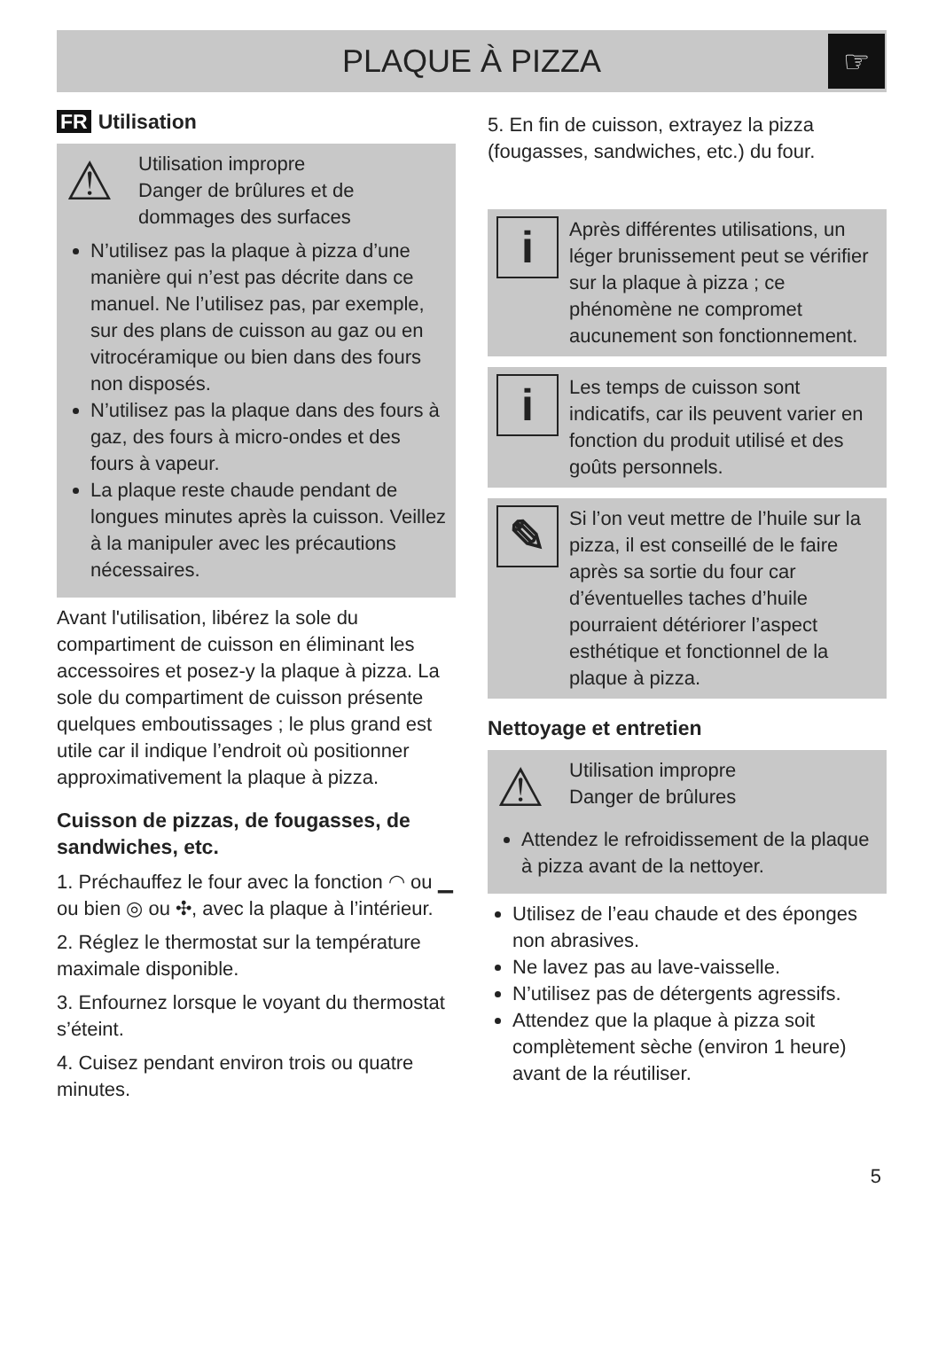PLAQUE À PIZZA
☞
FR Utilisation
⚠
Utilisation impropre
Danger de brûlures et de dommages des surfaces
N’utilisez pas la plaque à pizza d’une manière qui n’est pas décrite dans ce manuel. Ne l’utilisez pas, par exemple, sur des plans de cuisson au gaz ou en vitrocéramique ou bien dans des fours non disposés.
N’utilisez pas la plaque dans des fours à gaz, des fours à micro-ondes et des fours à vapeur.
La plaque reste chaude pendant de longues minutes après la cuisson. Veillez à la manipuler avec les précautions nécessaires.
Avant l'utilisation, libérez la sole du compartiment de cuisson en éliminant les accessoires et posez-y la plaque à pizza. La sole du compartiment de cuisson présente quelques emboutissages ; le plus grand est utile car il indique l’endroit où positionner approximativement la plaque à pizza.
Cuisson de pizzas, de fougasses, de sandwiches, etc.
1. Préchauffez le four avec la fonction ◠ ou ▁ ou bien ◎ ou ✣, avec la plaque à l’intérieur.
2. Réglez le thermostat sur la température maximale disponible.
3. Enfournez lorsque le voyant du thermostat s’éteint.
4. Cuisez pendant environ trois ou quatre minutes.
5. En fin de cuisson, extrayez la pizza (fougasses, sandwiches, etc.) du four.
i
Après différentes utilisations, un léger brunissement peut se vérifier sur la plaque à pizza ; ce phénomène ne compromet aucunement son fonctionnement.
i
Les temps de cuisson sont indicatifs, car ils peuvent varier en fonction du produit utilisé et des goûts personnels.
✎
Si l’on veut mettre de l’huile sur la pizza, il est conseillé de le faire après sa sortie du four car d’éventuelles taches d’huile pourraient détériorer l’aspect esthétique et fonctionnel de la plaque à pizza.
Nettoyage et entretien
⚠
Utilisation impropre
Danger de brûlures
Attendez le refroidissement de la plaque à pizza avant de la nettoyer.
Utilisez de l’eau chaude et des éponges non abrasives.
Ne lavez pas au lave-vaisselle.
N’utilisez pas de détergents agressifs.
Attendez que la plaque à pizza soit complètement sèche (environ 1 heure) avant de la réutiliser.
5